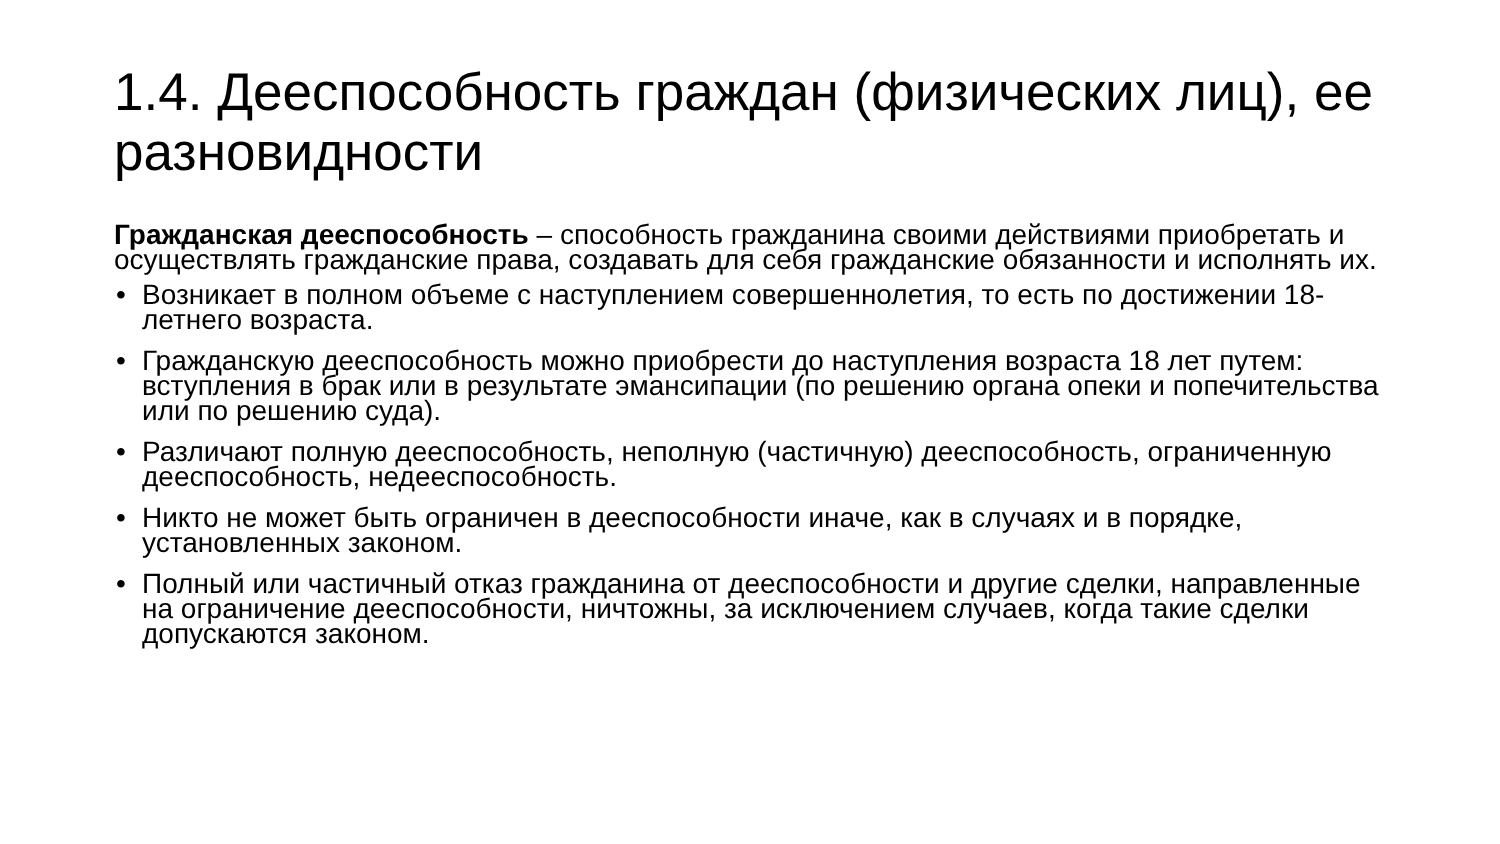1.4. Дееспособность граждан (физических лиц), ее разновидности
Гражданская дееспособность – способность гражданина своими действиями приобретать и осуществлять гражданские права, создавать для себя гражданские обязанности и исполнять их.
• Возникает в полном объеме с наступлением совершеннолетия, то есть по достижении 18-летнего возраста.
• Гражданскую дееспособность можно приобрести до наступления возраста 18 лет путем: вступления в брак или в результате эмансипации (по решению органа опеки и попечительства или по решению суда).
• Различают полную дееспособность, неполную (частичную) дееспособность, ограниченную дееспособность, недееспособность.
• Никто не может быть ограничен в дееспособности иначе, как в случаях и в порядке, установленных законом.
• Полный или частичный отказ гражданина от дееспособности и другие сделки, направленные на ограничение дееспособности, ничтожны, за исключением случаев, когда такие сделки допускаются законом.